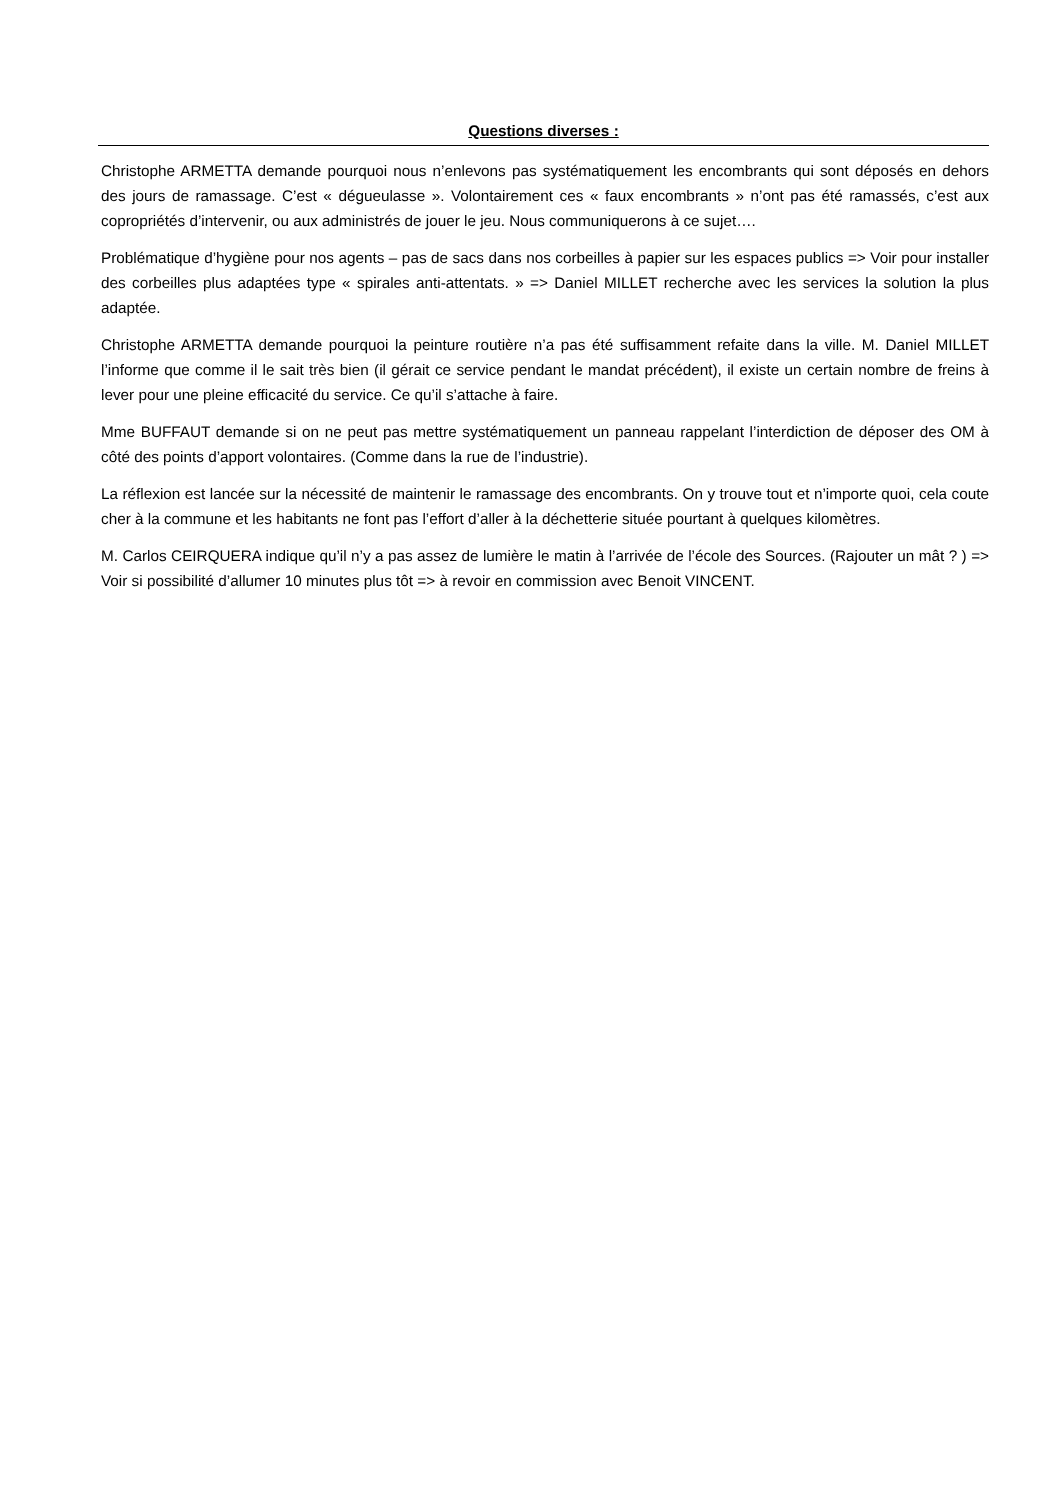Questions diverses :
Christophe ARMETTA demande pourquoi nous n’enlevons pas systématiquement les encombrants qui sont déposés en dehors des jours de ramassage. C’est « dégueulasse ». Volontairement ces « faux encombrants » n’ont pas été ramassés, c’est aux copropriétés d’intervenir, ou aux administrés de jouer le jeu. Nous communiquerons à ce sujet….
Problématique d’hygiène pour nos agents – pas de sacs dans nos corbeilles à papier sur les espaces publics => Voir pour installer des corbeilles plus adaptées type « spirales anti-attentats. » => Daniel MILLET recherche avec les services la solution la plus adaptée.
Christophe ARMETTA demande pourquoi la peinture routière n’a pas été suffisamment refaite dans la ville. M. Daniel MILLET l’informe que comme il le sait très bien (il gérait ce service pendant le mandat précédent), il existe un certain nombre de freins à lever pour une pleine efficacité du service. Ce qu’il s’attache à faire.
Mme BUFFAUT demande si on ne peut pas mettre systématiquement un panneau rappelant l’interdiction de déposer des OM à côté des points d’apport volontaires. (Comme dans la rue de l’industrie).
La réflexion est lancée sur la nécessité de maintenir le ramassage des encombrants. On y trouve tout et n’importe quoi, cela coute cher à la commune et les habitants ne font pas l’effort d’aller à la déchetterie située pourtant à quelques kilomètres.
M. Carlos CEIRQUERA indique qu’il n’y a pas assez de lumière le matin à l’arrivée de l’école des Sources. (Rajouter un mât ? ) => Voir si possibilité d’allumer 10 minutes plus tôt => à revoir en commission avec Benoit VINCENT.